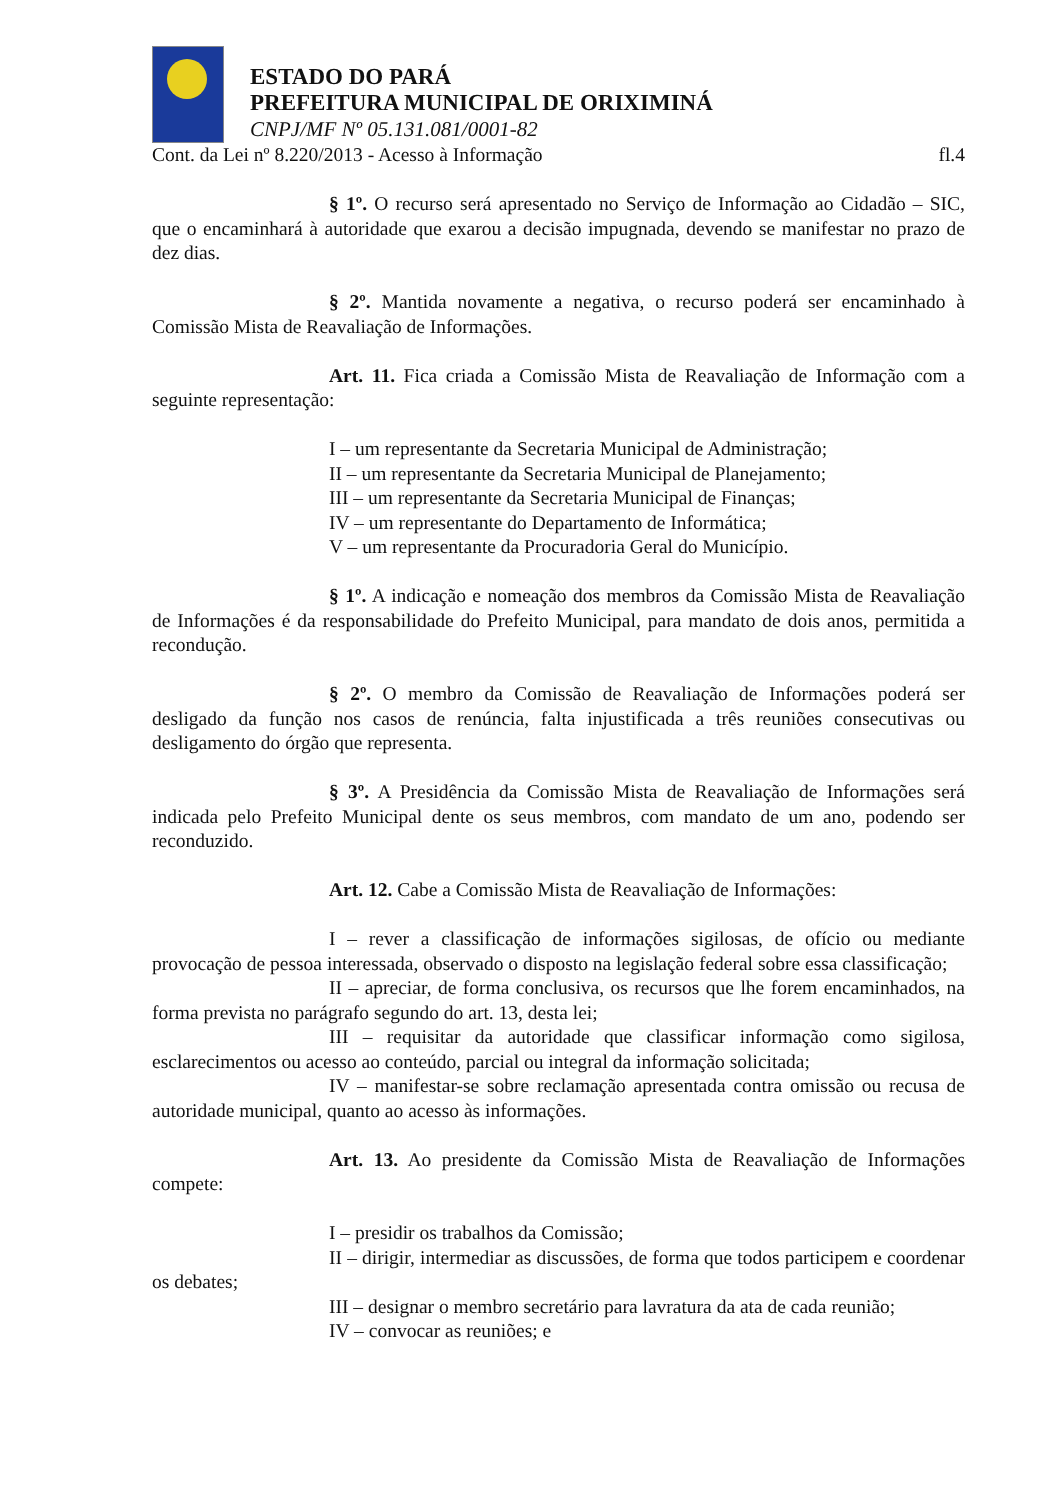ESTADO DO PARÁ
PREFEITURA MUNICIPAL DE ORIXIMINÁ
CNPJ/MF Nº 05.131.081/0001-82
Cont. da Lei nº 8.220/2013 - Acesso à Informação fl.4
§ 1º. O recurso será apresentado no Serviço de Informação ao Cidadão – SIC, que o encaminhará à autoridade que exarou a decisão impugnada, devendo se manifestar no prazo de dez dias.
§ 2º. Mantida novamente a negativa, o recurso poderá ser encaminhado à Comissão Mista de Reavaliação de Informações.
Art. 11. Fica criada a Comissão Mista de Reavaliação de Informação com a seguinte representação:
I – um representante da Secretaria Municipal de Administração;
II – um representante da Secretaria Municipal de Planejamento;
III – um representante da Secretaria Municipal de Finanças;
IV – um representante do Departamento de Informática;
V – um representante da Procuradoria Geral do Município.
§ 1º. A indicação e nomeação dos membros da Comissão Mista de Reavaliação de Informações é da responsabilidade do Prefeito Municipal, para mandato de dois anos, permitida a recondução.
§ 2º. O membro da Comissão de Reavaliação de Informações poderá ser desligado da função nos casos de renúncia, falta injustificada a três reuniões consecutivas ou desligamento do órgão que representa.
§ 3º. A Presidência da Comissão Mista de Reavaliação de Informações será indicada pelo Prefeito Municipal dente os seus membros, com mandato de um ano, podendo ser reconduzido.
Art. 12. Cabe a Comissão Mista de Reavaliação de Informações:
I – rever a classificação de informações sigilosas, de ofício ou mediante provocação de pessoa interessada, observado o disposto na legislação federal sobre essa classificação;
II – apreciar, de forma conclusiva, os recursos que lhe forem encaminhados, na forma prevista no parágrafo segundo do art. 13, desta lei;
III – requisitar da autoridade que classificar informação como sigilosa, esclarecimentos ou acesso ao conteúdo, parcial ou integral da informação solicitada;
IV – manifestar-se sobre reclamação apresentada contra omissão ou recusa de autoridade municipal, quanto ao acesso às informações.
Art. 13. Ao presidente da Comissão Mista de Reavaliação de Informações compete:
I – presidir os trabalhos da Comissão;
II – dirigir, intermediar as discussões, de forma que todos participem e coordenar os debates;
III – designar o membro secretário para lavratura da ata de cada reunião;
IV – convocar as reuniões; e